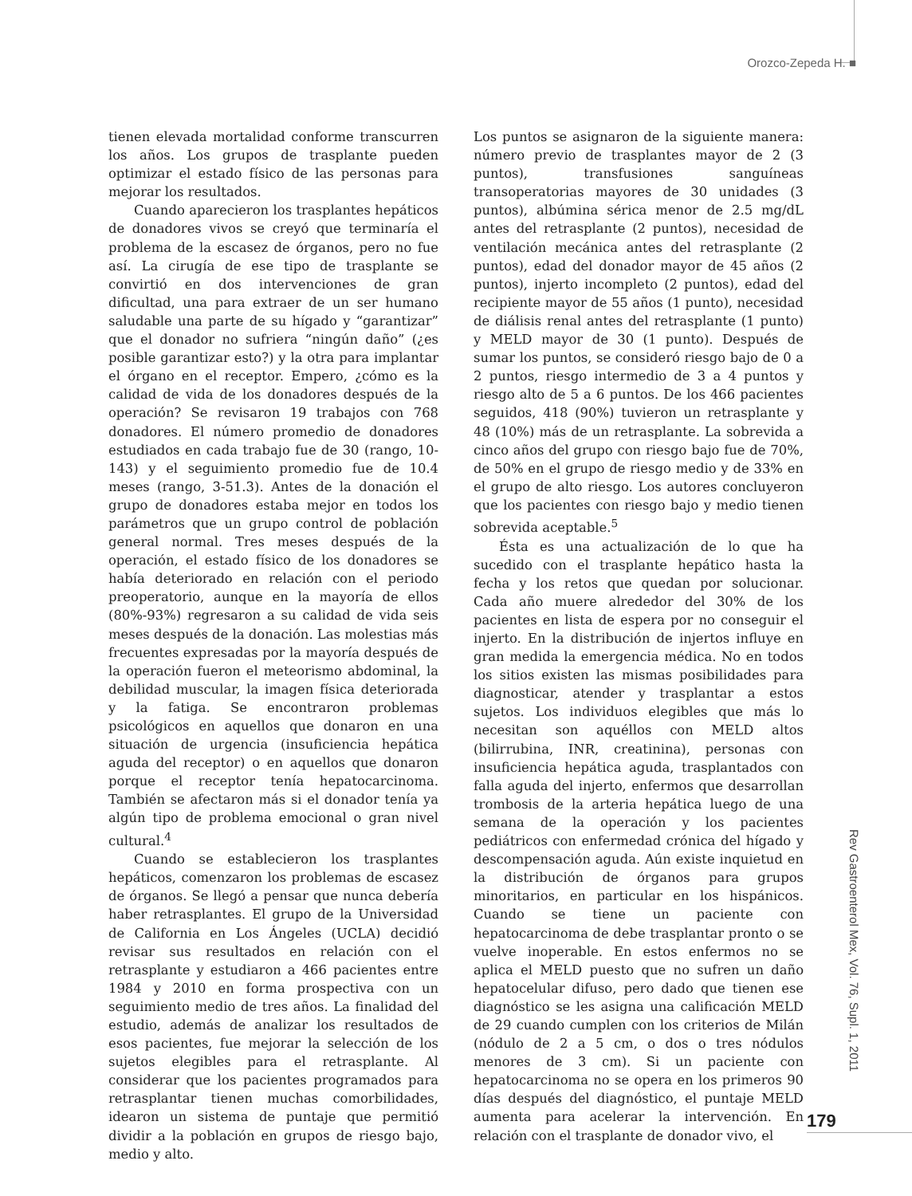Orozco-Zepeda H. ■
tienen elevada mortalidad conforme transcurren los años. Los grupos de trasplante pueden optimizar el estado físico de las personas para mejorar los resultados.
Cuando aparecieron los trasplantes hepáticos de donadores vivos se creyó que terminaría el problema de la escasez de órganos, pero no fue así. La cirugía de ese tipo de trasplante se convirtió en dos intervenciones de gran dificultad, una para extraer de un ser humano saludable una parte de su hígado y “garantizar” que el donador no sufriera “ningún daño” (¿es posible garantizar esto?) y la otra para implantar el órgano en el receptor. Empero, ¿cómo es la calidad de vida de los donadores después de la operación? Se revisaron 19 trabajos con 768 donadores. El número promedio de donadores estudiados en cada trabajo fue de 30 (rango, 10-143) y el seguimiento promedio fue de 10.4 meses (rango, 3-51.3). Antes de la donación el grupo de donadores estaba mejor en todos los parámetros que un grupo control de población general normal. Tres meses después de la operación, el estado físico de los donadores se había deteriorado en relación con el periodo preoperatorio, aunque en la mayoría de ellos (80%-93%) regresaron a su calidad de vida seis meses después de la donación. Las molestias más frecuentes expresadas por la mayoría después de la operación fueron el meteorismo abdominal, la debilidad muscular, la imagen física deteriorada y la fatiga. Se encontraron problemas psicológicos en aquellos que donaron en una situación de urgencia (insuficiencia hepática aguda del receptor) o en aquellos que donaron porque el receptor tenía hepatocarcinoma. También se afectaron más si el donador tenía ya algún tipo de problema emocional o gran nivel cultural.<sup>4</sup>
Cuando se establecieron los trasplantes hepáticos, comenzaron los problemas de escasez de órganos. Se llegó a pensar que nunca debería haber retrasplantes. El grupo de la Universidad de California en Los Ángeles (UCLA) decidió revisar sus resultados en relación con el retrasplante y estudiaron a 466 pacientes entre 1984 y 2010 en forma prospectiva con un seguimiento medio de tres años. La finalidad del estudio, además de analizar los resultados de esos pacientes, fue mejorar la selección de los sujetos elegibles para el retrasplante. Al considerar que los pacientes programados para retrasplantar tienen muchas comorbilidades, idearon un sistema de puntaje que permitió dividir a la población en grupos de riesgo bajo, medio y alto.
Los puntos se asignaron de la siguiente manera: número previo de trasplantes mayor de 2 (3 puntos), transfusiones sanguíneas transoperatorias mayores de 30 unidades (3 puntos), albúmina sérica menor de 2.5 mg/dL antes del retrasplante (2 puntos), necesidad de ventilación mecánica antes del retrasplante (2 puntos), edad del donador mayor de 45 años (2 puntos), injerto incompleto (2 puntos), edad del recipiente mayor de 55 años (1 punto), necesidad de diálisis renal antes del retrasplante (1 punto) y MELD mayor de 30 (1 punto). Después de sumar los puntos, se consideró riesgo bajo de 0 a 2 puntos, riesgo intermedio de 3 a 4 puntos y riesgo alto de 5 a 6 puntos. De los 466 pacientes seguidos, 418 (90%) tuvieron un retrasplante y 48 (10%) más de un retrasplante. La sobrevida a cinco años del grupo con riesgo bajo fue de 70%, de 50% en el grupo de riesgo medio y de 33% en el grupo de alto riesgo. Los autores concluyeron que los pacientes con riesgo bajo y medio tienen sobrevida aceptable.<sup>5</sup>
Ésta es una actualización de lo que ha sucedido con el trasplante hepático hasta la fecha y los retos que quedan por solucionar. Cada año muere alrededor del 30% de los pacientes en lista de espera por no conseguir el injerto. En la distribución de injertos influye en gran medida la emergencia médica. No en todos los sitios existen las mismas posibilidades para diagnosticar, atender y trasplantar a estos sujetos. Los individuos elegibles que más lo necesitan son aquéllos con MELD altos (bilirrubina, INR, creatinina), personas con insuficiencia hepática aguda, trasplantados con falla aguda del injerto, enfermos que desarrollan trombosis de la arteria hepática luego de una semana de la operación y los pacientes pediátricos con enfermedad crónica del hígado y descompensación aguda. Aún existe inquietud en la distribución de órganos para grupos minoritarios, en particular en los hispánicos. Cuando se tiene un paciente con hepatocarcinoma de debe trasplantar pronto o se vuelve inoperable. En estos enfermos no se aplica el MELD puesto que no sufren un daño hepatocelular difuso, pero dado que tienen ese diagnóstico se les asigna una calificación MELD de 29 cuando cumplen con los criterios de Milán (nódulo de 2 a 5 cm, o dos o tres nódulos menores de 3 cm). Si un paciente con hepatocarcinoma no se opera en los primeros 90 días después del diagnóstico, el puntaje MELD aumenta para acelerar la intervención. En relación con el trasplante de donador vivo, el
Rev Gastroenterol Mex, Vol. 76, Supl. 1, 2011
179